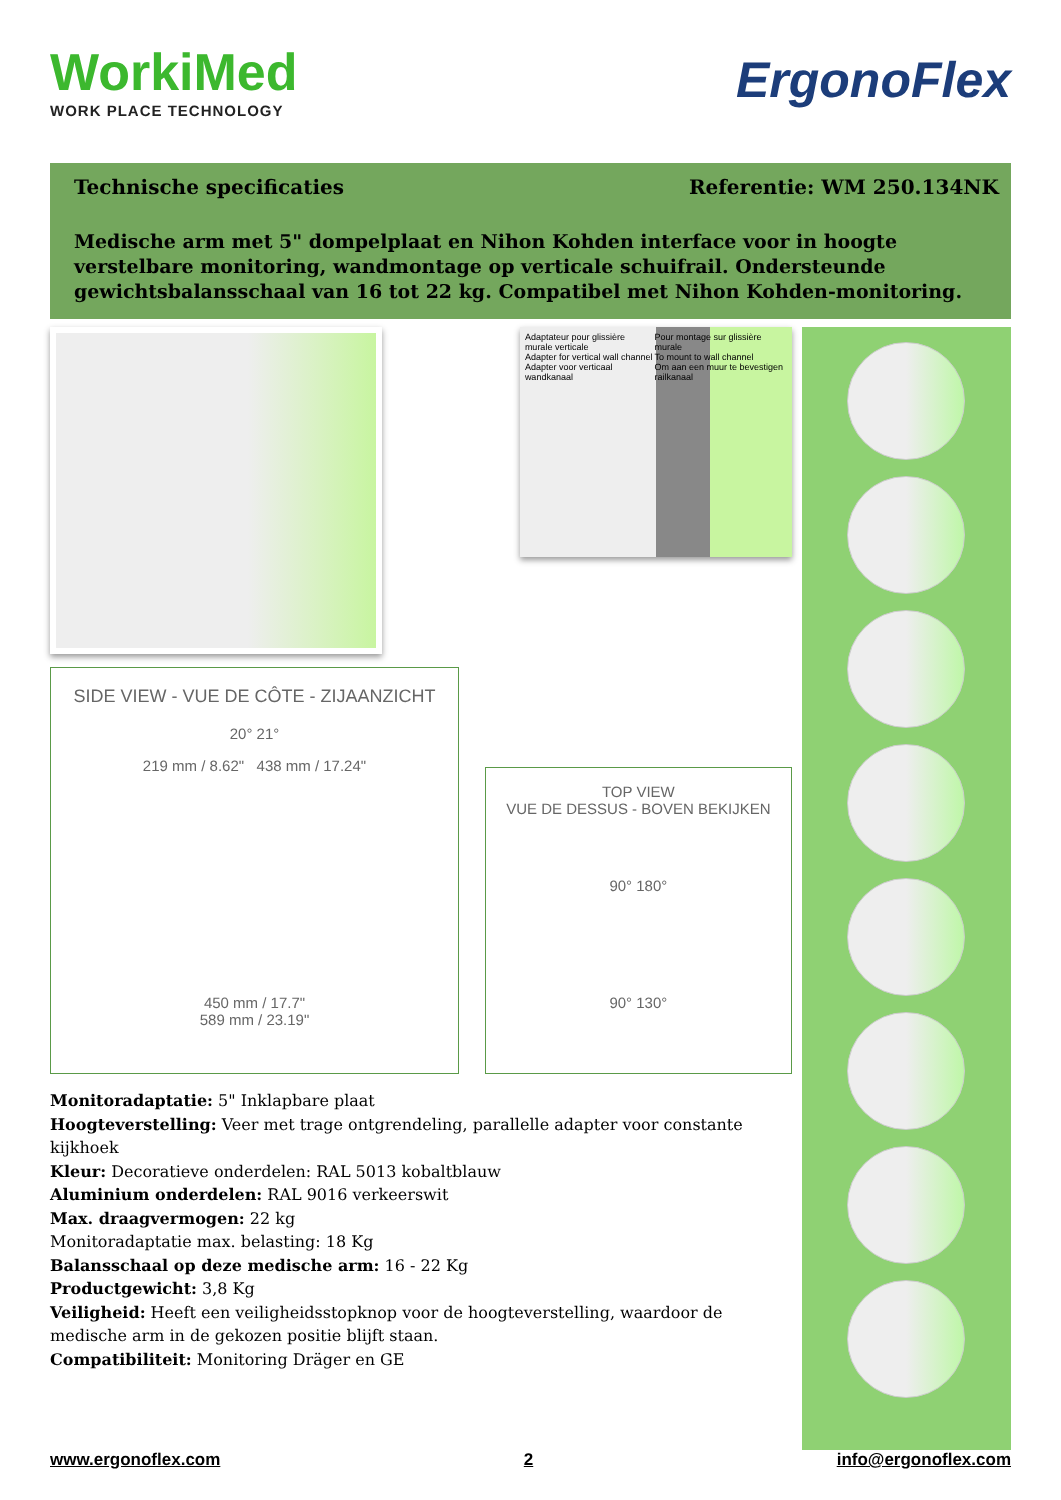WorkiMed
WORK PLACE TECHNOLOGY
ErgonoFlex
Technische specificaties Referentie: WM 250.134NK
Medische arm met 5" dompelplaat en Nihon Kohden interface voor in hoogte verstelbare monitoring, wandmontage op verticale schuifrail. Ondersteunde gewichtsbalansschaal van 16 tot 22 kg. Compatibel met Nihon Kohden-monitoring.
Adaptateur pour glissière murale verticale
Adapter for vertical wall channel
Adapter voor verticaal wandkanaal Pour montage sur glissière murale
To mount to wall channel
Om aan een muur te bevestigen railkanaal
SIDE VIEW - VUE DE CÔTE - ZIJAANZICHT
20° 21°
219 mm / 8.62" 438 mm / 17.24"
450 mm / 17.7"
589 mm / 23.19"
TOP VIEW
VUE DE DESSUS - BOVEN BEKIJKEN
90° 180°
90° 130°
Monitoradaptatie: 5" Inklapbare plaat
Hoogteverstelling: Veer met trage ontgrendeling, parallelle adapter voor constante kijkhoek
Kleur: Decoratieve onderdelen: RAL 5013 kobaltblauw
Aluminium onderdelen: RAL 9016 verkeerswit
Max. draagvermogen: 22 kg
Monitoradaptatie max. belasting: 18 Kg
Balansschaal op deze medische arm: 16 - 22 Kg
Productgewicht: 3,8 Kg
Veiligheid: Heeft een veiligheidsstopknop voor de hoogteverstelling, waardoor de medische arm in de gekozen positie blijft staan.
Compatibiliteit: Monitoring Dräger en GE
www.ergonoflex.com 2 info@ergonoflex.com